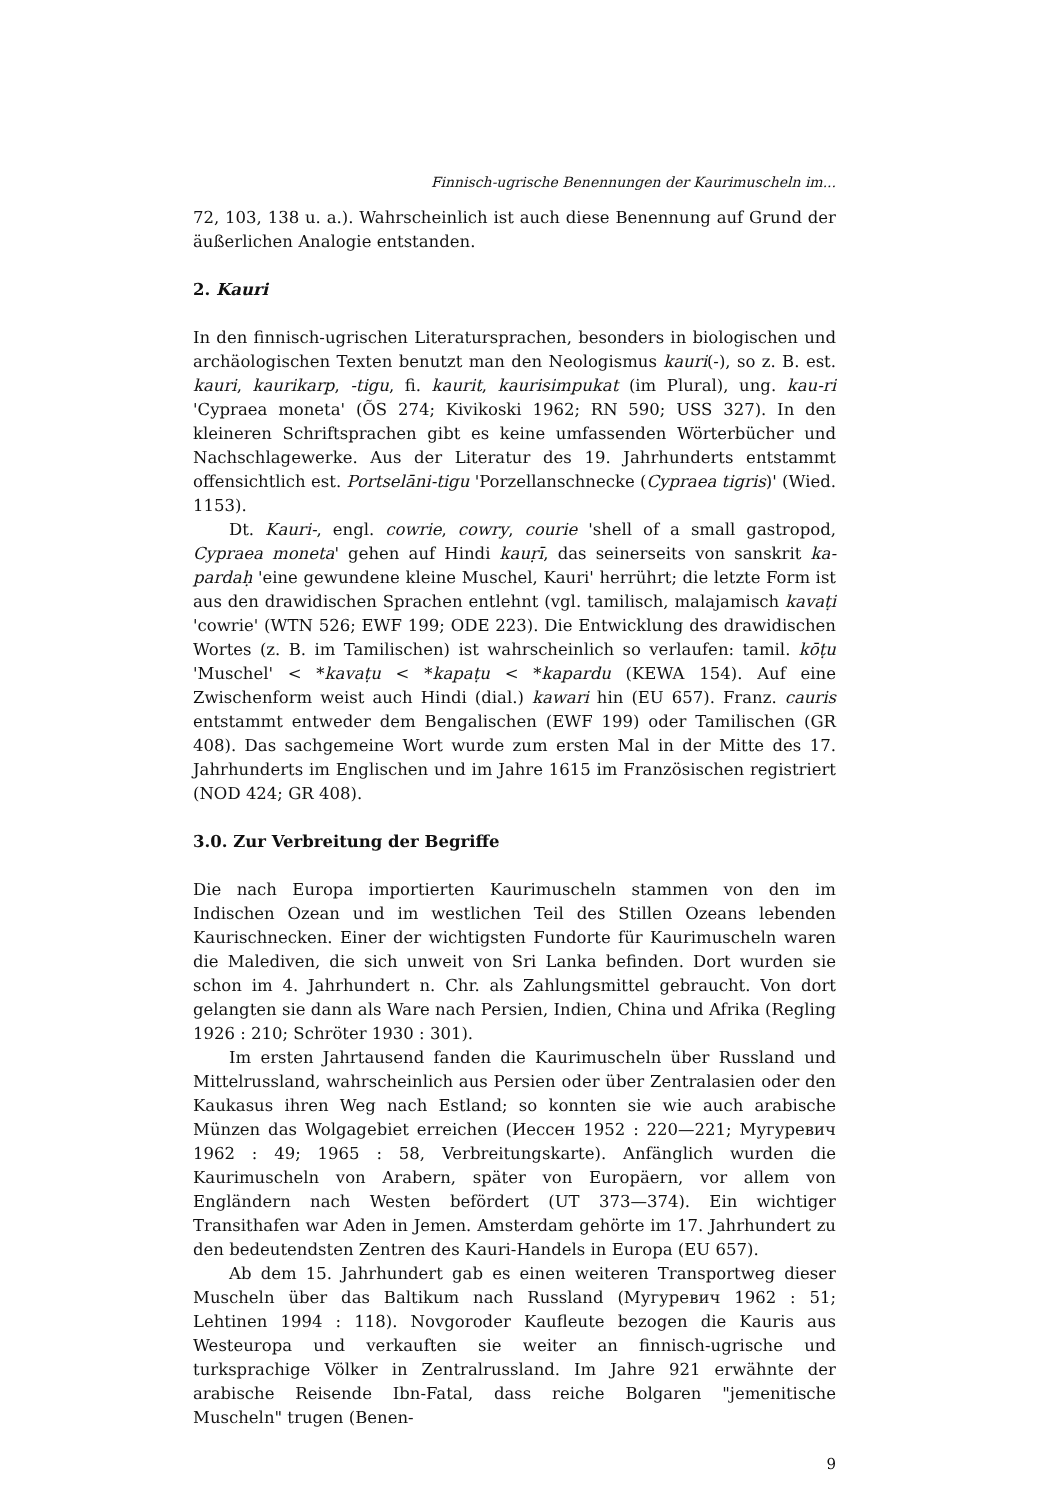Finnisch-ugrische Benennungen der Kaurimuscheln im...
72, 103, 138 u. a.). Wahrscheinlich ist auch diese Benennung auf Grund der äußerlichen Analogie entstanden.
2. Kauri
In den finnisch-ugrischen Literatursprachen, besonders in biologischen und archäologischen Texten benutzt man den Neologismus kauri(-), so z. B. est. kauri, kaurikarp, -tigu, fi. kaurit, kaurisimpukat (im Plural), ung. kau-ri 'Cypraea moneta' (ÕS 274; Kivikoski 1962; RN 590; USS 327). In den kleineren Schriftsprachen gibt es keine umfassenden Wörterbücher und Nachschlagewerke. Aus der Literatur des 19. Jahrhunderts entstammt offensichtlich est. Portselāni-tigu 'Porzellanschnecke (Cypraea tigris)' (Wied. 1153).
Dt. Kauri-, engl. cowrie, cowry, courie 'shell of a small gastropod, Cypraea moneta' gehen auf Hindi kauṛī, das seinerseits von sanskrit ka-pardaḥ 'eine gewundene kleine Muschel, Kauri' herrührt; die letzte Form ist aus den drawidischen Sprachen entlehnt (vgl. tamilisch, malajamisch kavaṭi 'cowrie' (WTN 526; EWF 199; ODE 223). Die Entwicklung des drawidischen Wortes (z. B. im Tamilischen) ist wahrscheinlich so verlaufen: tamil. kōṭu 'Muschel' < *kavaṭu < *kapaṭu < *kapardu (KEWA 154). Auf eine Zwischenform weist auch Hindi (dial.) kawari hin (EU 657). Franz. cauris entstammt entweder dem Bengalischen (EWF 199) oder Tamilischen (GR 408). Das sachgemeine Wort wurde zum ersten Mal in der Mitte des 17. Jahrhunderts im Englischen und im Jahre 1615 im Französischen registriert (NOD 424; GR 408).
3.0. Zur Verbreitung der Begriffe
Die nach Europa importierten Kaurimuscheln stammen von den im Indischen Ozean und im westlichen Teil des Stillen Ozeans lebenden Kaurischnecken. Einer der wichtigsten Fundorte für Kaurimuscheln waren die Malediven, die sich unweit von Sri Lanka befinden. Dort wurden sie schon im 4. Jahrhundert n. Chr. als Zahlungsmittel gebraucht. Von dort gelangten sie dann als Ware nach Persien, Indien, China und Afrika (Regling 1926 : 210; Schröter 1930 : 301).
Im ersten Jahrtausend fanden die Kaurimuscheln über Russland und Mittelrussland, wahrscheinlich aus Persien oder über Zentralasien oder den Kaukasus ihren Weg nach Estland; so konnten sie wie auch arabische Münzen das Wolgagebiet erreichen (Иессен 1952 : 220—221; Мугуревич 1962 : 49; 1965 : 58, Verbreitungskarte). Anfänglich wurden die Kaurimuscheln von Arabern, später von Europäern, vor allem von Engländern nach Westen befördert (UT 373—374). Ein wichtiger Transithafen war Aden in Jemen. Amsterdam gehörte im 17. Jahrhundert zu den bedeutendsten Zentren des Kauri-Handels in Europa (EU 657).
Ab dem 15. Jahrhundert gab es einen weiteren Transportweg dieser Muscheln über das Baltikum nach Russland (Мугуревич 1962 : 51; Lehtinen 1994 : 118). Novgoroder Kaufleute bezogen die Kauris aus Westeuropa und verkauften sie weiter an finnisch-ugrische und turksprachige Völker in Zentralrussland. Im Jahre 921 erwähnte der arabische Reisende Ibn-Fatal, dass reiche Bolgaren "jemenitische Muscheln" trugen (Benen-
9